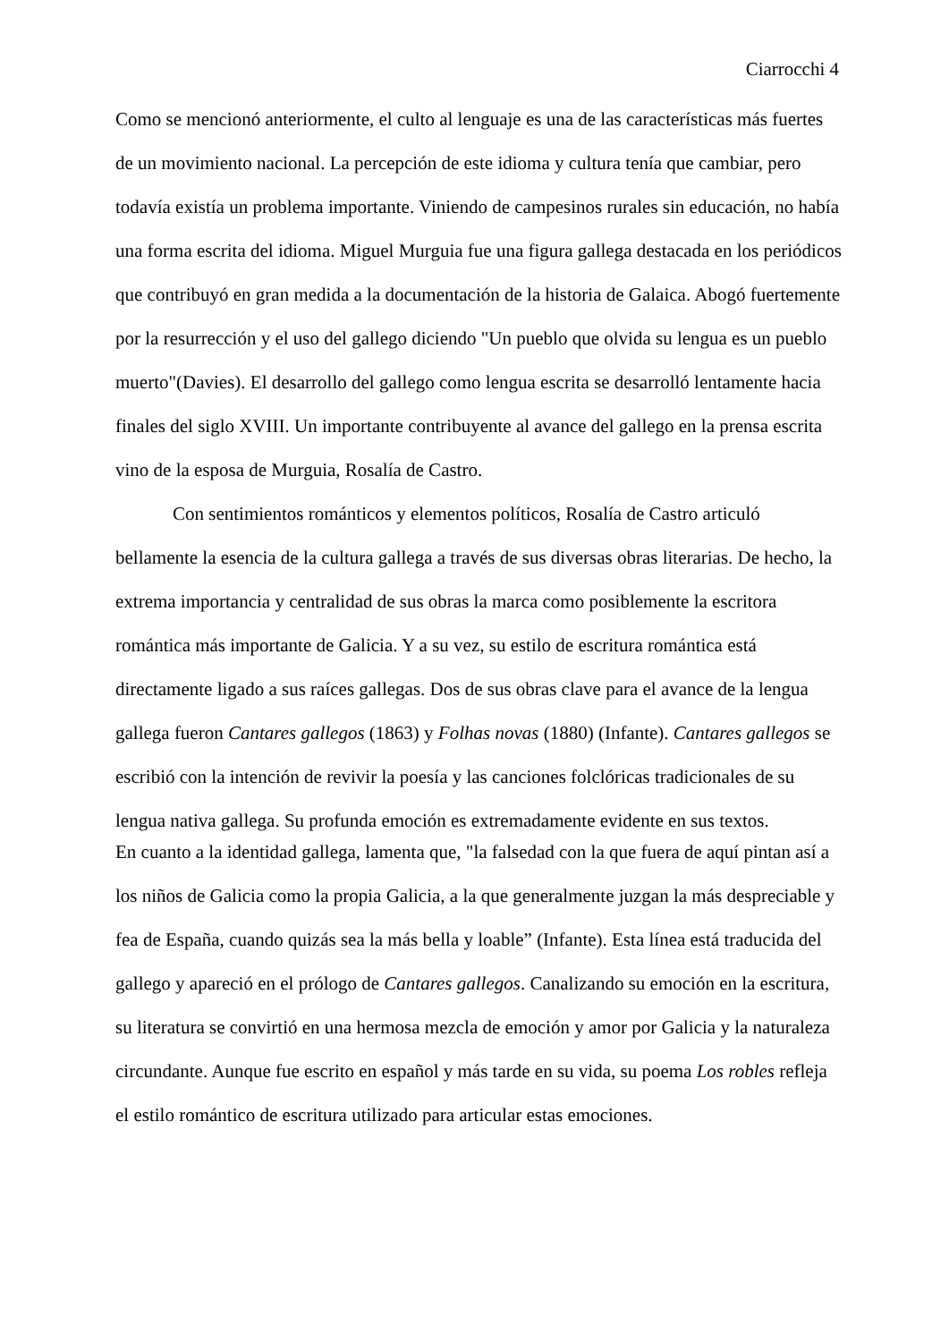Ciarrocchi 4
Como se mencionó anteriormente, el culto al lenguaje es una de las características más fuertes de un movimiento nacional. La percepción de este idioma y cultura tenía que cambiar, pero todavía existía un problema importante. Viniendo de campesinos rurales sin educación, no había una forma escrita del idioma. Miguel Murguia fue una figura gallega destacada en los periódicos que contribuyó en gran medida a la documentación de la historia de Galaica. Abogó fuertemente por la resurrección y el uso del gallego diciendo "Un pueblo que olvida su lengua es un pueblo muerto"(Davies). El desarrollo del gallego como lengua escrita se desarrolló lentamente hacia finales del siglo XVIII. Un importante contribuyente al avance del gallego en la prensa escrita vino de la esposa de Murguia, Rosalía de Castro.
Con sentimientos románticos y elementos políticos, Rosalía de Castro articuló bellamente la esencia de la cultura gallega a través de sus diversas obras literarias. De hecho, la extrema importancia y centralidad de sus obras la marca como posiblemente la escritora romántica más importante de Galicia. Y a su vez, su estilo de escritura romántica está directamente ligado a sus raíces gallegas. Dos de sus obras clave para el avance de la lengua gallega fueron Cantares gallegos (1863) y Folhas novas (1880) (Infante). Cantares gallegos se escribió con la intención de revivir la poesía y las canciones folclóricas tradicionales de su lengua nativa gallega. Su profunda emoción es extremadamente evidente en sus textos.
En cuanto a la identidad gallega, lamenta que, "la falsedad con la que fuera de aquí pintan así a los niños de Galicia como la propia Galicia, a la que generalmente juzgan la más despreciable y fea de España, cuando quizás sea la más bella y loable” (Infante). Esta línea está traducida del gallego y apareció en el prólogo de Cantares gallegos. Canalizando su emoción en la escritura, su literatura se convirtió en una hermosa mezcla de emoción y amor por Galicia y la naturaleza circundante. Aunque fue escrito en español y más tarde en su vida, su poema Los robles refleja el estilo romántico de escritura utilizado para articular estas emociones.